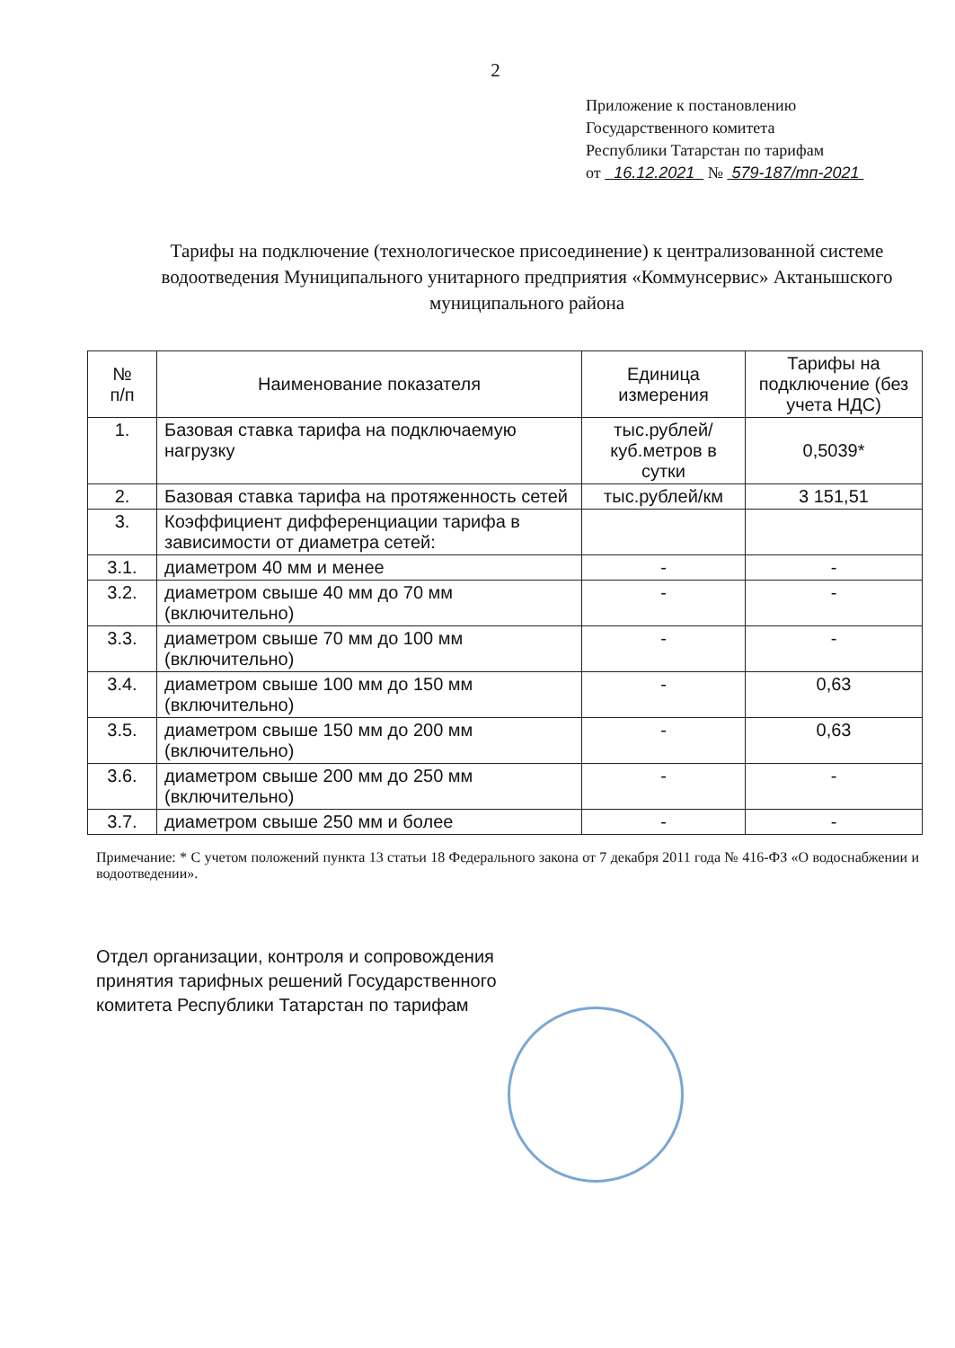2
Приложение к постановлению
Государственного комитета
Республики Татарстан по тарифам
от 16.12.2021 № 579-187/тп-2021
Тарифы на подключение (технологическое присоединение) к централизованной системе водоотведения Муниципального унитарного предприятия «Коммунсервис» Актанышского муниципального района
| № п/п | Наименование показателя | Единица измерения | Тарифы на подключение (без учета НДС) |
| --- | --- | --- | --- |
| 1. | Базовая ставка тарифа на подключаемую нагрузку | тыс.рублей/ куб.метров в сутки | 0,5039* |
| 2. | Базовая ставка тарифа на протяженность сетей | тыс.рублей/км | 3 151,51 |
| 3. | Коэффициент дифференциации тарифа в зависимости от диаметра сетей: | | |
| 3.1. | диаметром 40 мм и менее | - | - |
| 3.2. | диаметром свыше 40 мм до 70 мм (включительно) | - | - |
| 3.3. | диаметром свыше 70 мм до 100 мм (включительно) | - | - |
| 3.4. | диаметром свыше 100 мм до 150 мм (включительно) | - | 0,63 |
| 3.5. | диаметром свыше 150 мм до 200 мм (включительно) | - | 0,63 |
| 3.6. | диаметром свыше 200 мм до 250 мм (включительно) | - | - |
| 3.7. | диаметром свыше 250 мм и более | - | - |
Примечание: * С учетом положений пункта 13 статьи 18 Федерального закона от 7 декабря 2011 года № 416-ФЗ «О водоснабжении и водоотведении».
Отдел организации, контроля и сопровождения
принятия тарифных решений Государственного
комитета Республики Татарстан по тарифам